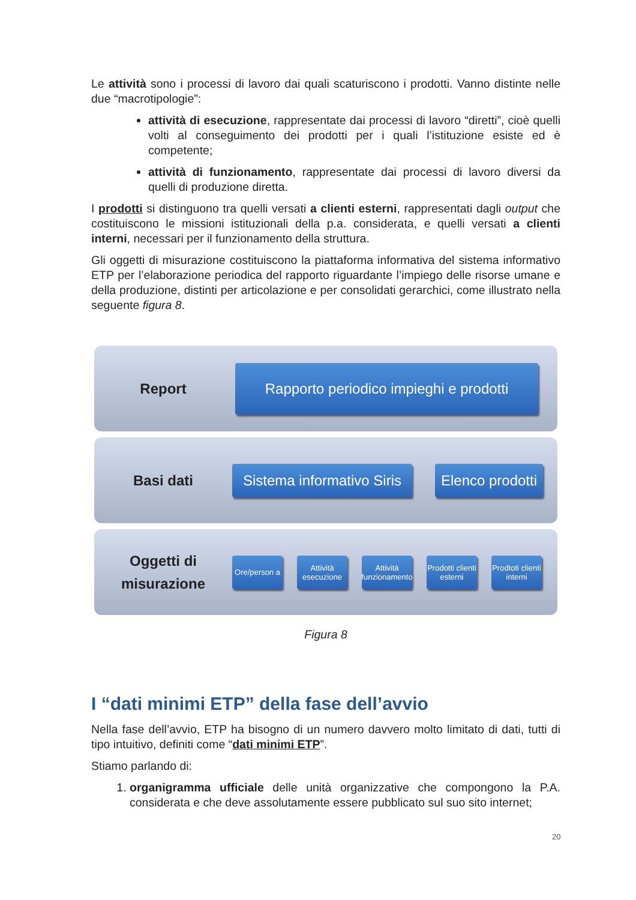Le attività sono i processi di lavoro dai quali scaturiscono i prodotti. Vanno distinte nelle due “macrotipologie”:
attività di esecuzione, rappresentate dai processi di lavoro “diretti”, cioè quelli volti al conseguimento dei prodotti per i quali l’istituzione esiste ed è competente;
attività di funzionamento, rappresentate dai processi di lavoro diversi da quelli di produzione diretta.
I prodotti si distinguono tra quelli versati a clienti esterni, rappresentati dagli output che costituiscono le missioni istituzionali della p.a. considerata, e quelli versati a clienti interni, necessari per il funzionamento della struttura.
Gli oggetti di misurazione costituiscono la piattaforma informativa del sistema informativo ETP per l’elaborazione periodica del rapporto riguardante l’impiego delle risorse umane e della produzione, distinti per articolazione e per consolidati gerarchici, come illustrato nella seguente figura 8.
Report
Rapporto periodico impieghi e prodotti
Basi dati
Sistema informativo Siris
Elenco prodotti
Oggetti di
misurazione
Ore/person a
Attività esecuzione
Attività funzionamento
Prodotti clienti esterni
Prodtoti clienti interni
Figura 8
I “dati minimi ETP” della fase dell’avvio
Nella fase dell’avvio, ETP ha bisogno di un numero davvero molto limitato di dati, tutti di tipo intuitivo, definiti come “dati minimi ETP”.
Stiamo parlando di:
1. organigramma ufficiale delle unità organizzative che compongono la P.A. considerata e che deve assolutamente essere pubblicato sul suo sito internet;
20